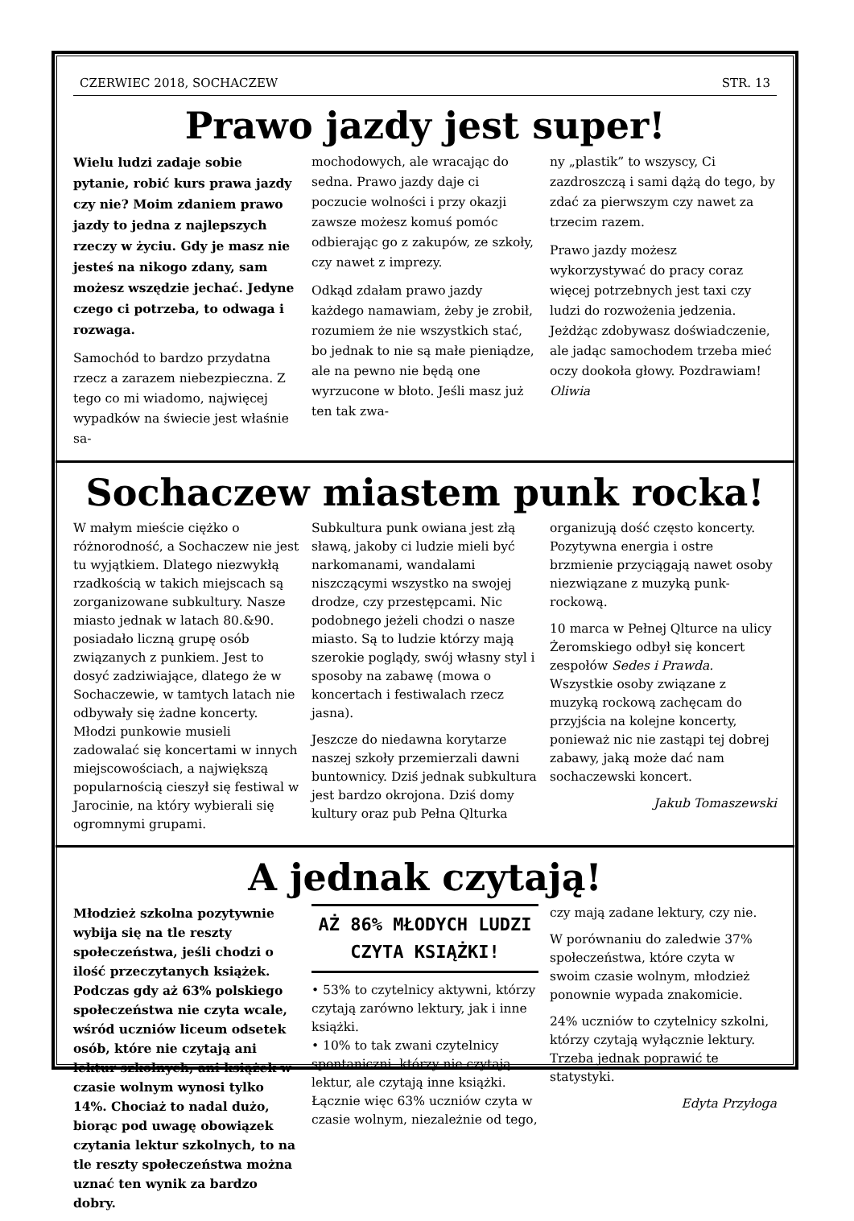CZERWIEC 2018, SOCHACZEW STR. 13
Prawo jazdy jest super!
Wielu ludzi zadaje sobie pytanie, robić kurs prawa jazdy czy nie? Moim zdaniem prawo jazdy to jedna z najlepszych rzeczy w życiu. Gdy je masz nie jesteś na nikogo zdany, sam możesz wszędzie jechać. Jedyne czego ci potrzeba, to odwaga i rozwaga.
Samochód to bardzo przydatna rzecz a zarazem niebezpieczna. Z tego co mi wiadomo, najwięcej wypadków na świecie jest właśnie sa-
mochodowych, ale wracając do sedna. Prawo jazdy daje ci poczucie wolności i przy okazji zawsze możesz komuś pomóc odbierając go z zakupów, ze szkoły, czy nawet z imprezy.
Odkąd zdałam prawo jazdy każdego namawiam, żeby je zrobił, rozumiem że nie wszystkich stać, bo jednak to nie są małe pieniądze, ale na pewno nie będą one wyrzucone w błoto. Jeśli masz już ten tak zwa-
ny „plastik” to wszyscy, Ci zazdroszczą i sami dążą do tego, by zdać za pierwszym czy nawet za trzecim razem.
Prawo jazdy możesz wykorzystywać do pracy coraz więcej potrzebnych jest taxi czy ludzi do rozwożenia jedzenia. Jeżdżąc zdobywasz doświadczenie, ale jadąc samochodem trzeba mieć oczy dookoła głowy. Pozdrawiam! Oliwia
Sochaczew miastem punk rocka!
W małym mieście ciężko o różnorodność, a Sochaczew nie jest tu wyjątkiem. Dlatego niezwykłą rzadkością w takich miejscach są zorganizowane subkultury. Nasze miasto jednak w latach 80.&90. posiadało liczną grupę osób związanych z punkiem. Jest to dosyć zadziwiające, dlatego że w Sochaczewie, w tamtych latach nie odbywały się żadne koncerty. Młodzi punkowie musieli zadowalać się koncertami w innych miejscowościach, a największą popularnością cieszył się festiwal w Jarocinie, na który wybierali się ogromnymi grupami.
Subkultura punk owiana jest złą sławą, jakoby ci ludzie mieli być narkomanami, wandalami niszczącymi wszystko na swojej drodze, czy przestępcami. Nic podobnego jeżeli chodzi o nasze miasto. Są to ludzie którzy mają szerokie poglądy, swój własny styl i sposoby na zabawę (mowa o koncertach i festiwalach rzecz jasna).
Jeszcze do niedawna korytarze naszej szkoły przemierzali dawni buntownicy. Dziś jednak subkultura jest bardzo okrojona. Dziś domy kultury oraz pub Pełna Qlturka
organizują dość często koncerty. Pozytywna energia i ostre brzmienie przyciągają nawet osoby niezwiązane z muzyką punk-rockową.
10 marca w Pełnej Qlturce na ulicy Żeromskiego odbył się koncert zespołów Sedes i Prawda. Wszystkie osoby związane z muzyką rockową zachęcam do przyjścia na kolejne koncerty, ponieważ nic nie zastąpi tej dobrej zabawy, jaką może dać nam sochaczewski koncert.
Jakub Tomaszewski
A jednak czytają!
Młodzież szkolna pozytywnie wybija się na tle reszty społeczeństwa, jeśli chodzi o ilość przeczytanych książek. Podczas gdy aż 63% polskiego społeczeństwa nie czyta wcale, wśród uczniów liceum odsetek osób, które nie czytają ani lektur szkolnych, ani książek w czasie wolnym wynosi tylko 14%. Chociaż to nadal dużo, biorąc pod uwagę obowiązek czytania lektur szkolnych, to na tle reszty społeczeństwa można uznać ten wynik za bardzo dobry.
AŻ 86% MŁODYCH LUDZI CZYTA KSIĄŻKI!
• 53% to czytelnicy aktywni, którzy czytają zarówno lektury, jak i inne książki.
• 10% to tak zwani czytelnicy spontaniczni, którzy nie czytają lektur, ale czytają inne książki.
Łącznie więc 63% uczniów czyta w czasie wolnym, niezależnie od tego,
czy mają zadane lektury, czy nie.
W porównaniu do zaledwie 37% społeczeństwa, które czyta w swoim czasie wolnym, młodzież ponownie wypada znakomicie.
24% uczniów to czytelnicy szkolni, którzy czytają wyłącznie lektury. Trzeba jednak poprawić te statystyki.
Edyta Przyłoga